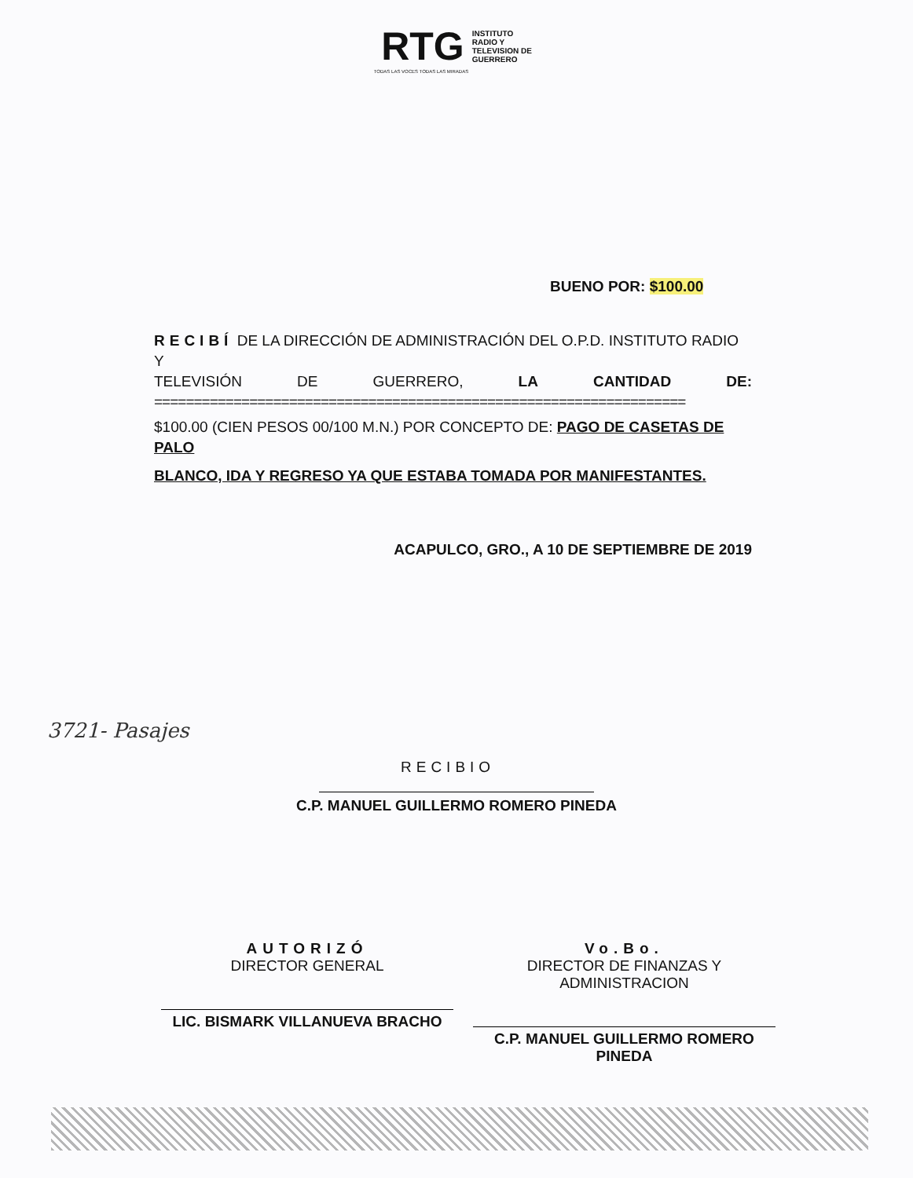RTG INSTITUTO
RADIO Y
TELEVISION DE
GUERRERO
TODAS LAS VOCES TODAS LAS MIRADAS
BUENO POR: $100.00
RECIBÍ DE LA DIRECCIÓN DE ADMINISTRACIÓN DEL O.P.D. INSTITUTO RADIO Y
TELEVISIÓN DE GUERRERO, LA CANTIDAD DE:
===================================================================
$100.00 (CIEN PESOS 00/100 M.N.) POR CONCEPTO DE: PAGO DE CASETAS DE PALO
BLANCO, IDA Y REGRESO YA QUE ESTABA TOMADA POR MANIFESTANTES.
ACAPULCO, GRO., A 10 DE SEPTIEMBRE DE 2019
3721- Pasajes
RECIBIO
C.P. MANUEL GUILLERMO ROMERO PINEDA
AUTORIZÓ
DIRECTOR GENERAL
LIC. BISMARK VILLANUEVA BRACHO
Vo.Bo.
DIRECTOR DE FINANZAS Y ADMINISTRACION
C.P. MANUEL GUILLERMO ROMERO PINEDA